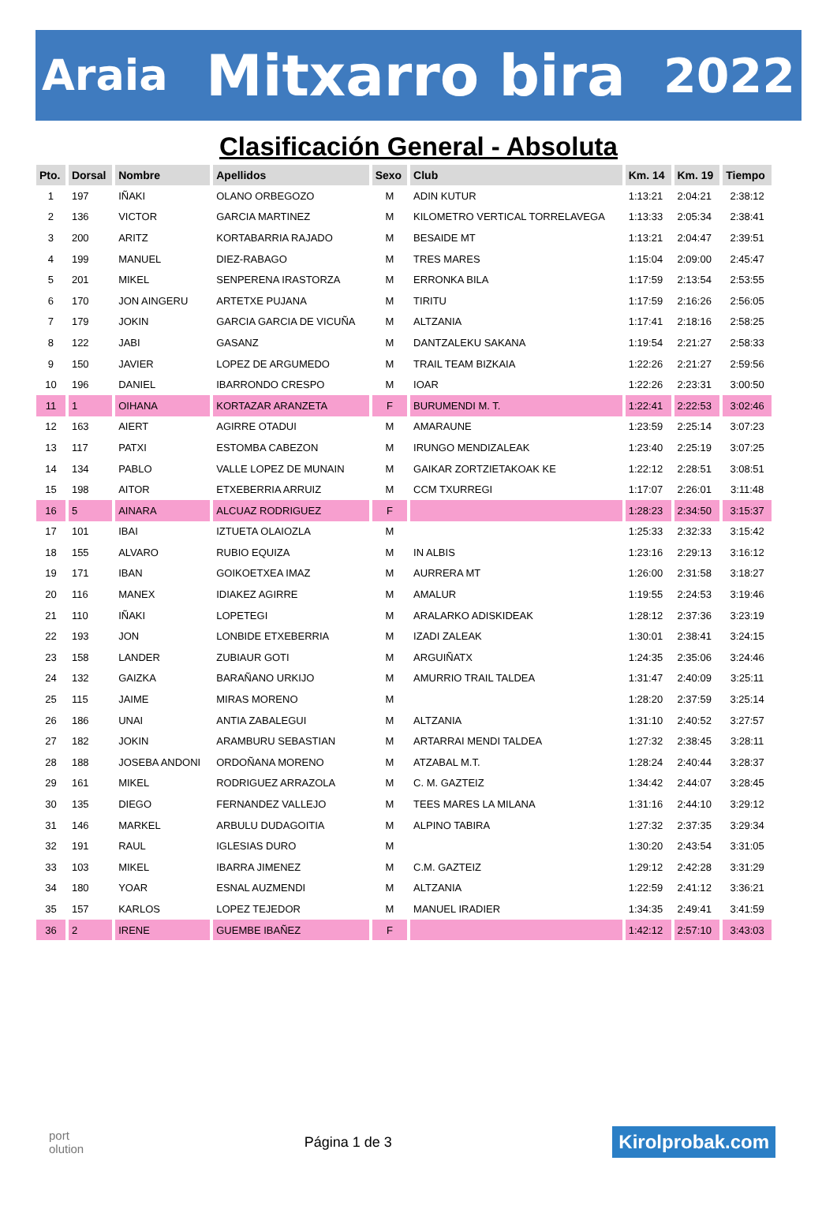Araia Mitxarro bira 2022
Clasificación General - Absoluta
| Pto. | Dorsal | Nombre | Apellidos | Sexo | Club | Km. 14 | Km. 19 | Tiempo |
| --- | --- | --- | --- | --- | --- | --- | --- | --- |
| 1 | 197 | IÑAKI | OLANO ORBEGOZO | M | ADIN KUTUR | 1:13:21 | 2:04:21 | 2:38:12 |
| 2 | 136 | VICTOR | GARCIA MARTINEZ | M | KILOMETRO VERTICAL TORRELAVEGA | 1:13:33 | 2:05:34 | 2:38:41 |
| 3 | 200 | ARITZ | KORTABARRIA RAJADO | M | BESAIDE MT | 1:13:21 | 2:04:47 | 2:39:51 |
| 4 | 199 | MANUEL | DIEZ-RABAGO | M | TRES MARES | 1:15:04 | 2:09:00 | 2:45:47 |
| 5 | 201 | MIKEL | SENPERENA IRASTORZA | M | ERRONKA BILA | 1:17:59 | 2:13:54 | 2:53:55 |
| 6 | 170 | JON AINGERU | ARTETXE PUJANA | M | TIRITU | 1:17:59 | 2:16:26 | 2:56:05 |
| 7 | 179 | JOKIN | GARCIA GARCIA DE VICUÑA | M | ALTZANIA | 1:17:41 | 2:18:16 | 2:58:25 |
| 8 | 122 | JABI | GASANZ | M | DANTZALEKU SAKANA | 1:19:54 | 2:21:27 | 2:58:33 |
| 9 | 150 | JAVIER | LOPEZ DE ARGUMEDO | M | TRAIL TEAM BIZKAIA | 1:22:26 | 2:21:27 | 2:59:56 |
| 10 | 196 | DANIEL | IBARRONDO CRESPO | M | IOAR | 1:22:26 | 2:23:31 | 3:00:50 |
| 11 | 1 | OIHANA | KORTAZAR ARANZETA | F | BURUMENDI M. T. | 1:22:41 | 2:22:53 | 3:02:46 |
| 12 | 163 | AIERT | AGIRRE OTADUI | M | AMARAUNE | 1:23:59 | 2:25:14 | 3:07:23 |
| 13 | 117 | PATXI | ESTOMBA CABEZON | M | IRUNGO MENDIZALEAK | 1:23:40 | 2:25:19 | 3:07:25 |
| 14 | 134 | PABLO | VALLE LOPEZ DE MUNAIN | M | GAIKAR ZORTZIETAKOAK KE | 1:22:12 | 2:28:51 | 3:08:51 |
| 15 | 198 | AITOR | ETXEBERRIA ARRUIZ | M | CCM TXURREGI | 1:17:07 | 2:26:01 | 3:11:48 |
| 16 | 5 | AINARA | ALCUAZ RODRIGUEZ | F | | 1:28:23 | 2:34:50 | 3:15:37 |
| 17 | 101 | IBAI | IZTUETA OLAIOZLA | M | | 1:25:33 | 2:32:33 | 3:15:42 |
| 18 | 155 | ALVARO | RUBIO EQUIZA | M | IN ALBIS | 1:23:16 | 2:29:13 | 3:16:12 |
| 19 | 171 | IBAN | GOIKOETXEA IMAZ | M | AURRERA MT | 1:26:00 | 2:31:58 | 3:18:27 |
| 20 | 116 | MANEX | IDIAKEZ AGIRRE | M | AMALUR | 1:19:55 | 2:24:53 | 3:19:46 |
| 21 | 110 | IÑAKI | LOPETEGI | M | ARALARKO ADISKIDEAK | 1:28:12 | 2:37:36 | 3:23:19 |
| 22 | 193 | JON | LONBIDE ETXEBERRIA | M | IZADI ZALEAK | 1:30:01 | 2:38:41 | 3:24:15 |
| 23 | 158 | LANDER | ZUBIAUR GOTI | M | ARGUIÑATX | 1:24:35 | 2:35:06 | 3:24:46 |
| 24 | 132 | GAIZKA | BARAÑANO URKIJO | M | AMURRIO TRAIL TALDEA | 1:31:47 | 2:40:09 | 3:25:11 |
| 25 | 115 | JAIME | MIRAS MORENO | M | | 1:28:20 | 2:37:59 | 3:25:14 |
| 26 | 186 | UNAI | ANTIA ZABALEGUI | M | ALTZANIA | 1:31:10 | 2:40:52 | 3:27:57 |
| 27 | 182 | JOKIN | ARAMBURU SEBASTIAN | M | ARTARRAI MENDI TALDEA | 1:27:32 | 2:38:45 | 3:28:11 |
| 28 | 188 | JOSEBA ANDONI | ORDOÑANA MORENO | M | ATZABAL M.T. | 1:28:24 | 2:40:44 | 3:28:37 |
| 29 | 161 | MIKEL | RODRIGUEZ ARRAZOLA | M | C. M. GAZTEIZ | 1:34:42 | 2:44:07 | 3:28:45 |
| 30 | 135 | DIEGO | FERNANDEZ VALLEJO | M | TEES MARES LA MILANA | 1:31:16 | 2:44:10 | 3:29:12 |
| 31 | 146 | MARKEL | ARBULU DUDAGOITIA | M | ALPINO TABIRA | 1:27:32 | 2:37:35 | 3:29:34 |
| 32 | 191 | RAUL | IGLESIAS DURO | M | | 1:30:20 | 2:43:54 | 3:31:05 |
| 33 | 103 | MIKEL | IBARRA JIMENEZ | M | C.M. GAZTEIZ | 1:29:12 | 2:42:28 | 3:31:29 |
| 34 | 180 | YOAR | ESNAL AUZMENDI | M | ALTZANIA | 1:22:59 | 2:41:12 | 3:36:21 |
| 35 | 157 | KARLOS | LOPEZ TEJEDOR | M | MANUEL IRADIER | 1:34:35 | 2:49:41 | 3:41:59 |
| 36 | 2 | IRENE | GUEMBE IBAÑEZ | F | | 1:42:12 | 2:57:10 | 3:43:03 |
port
olution
Página 1 de 3
Kirolprobak.com